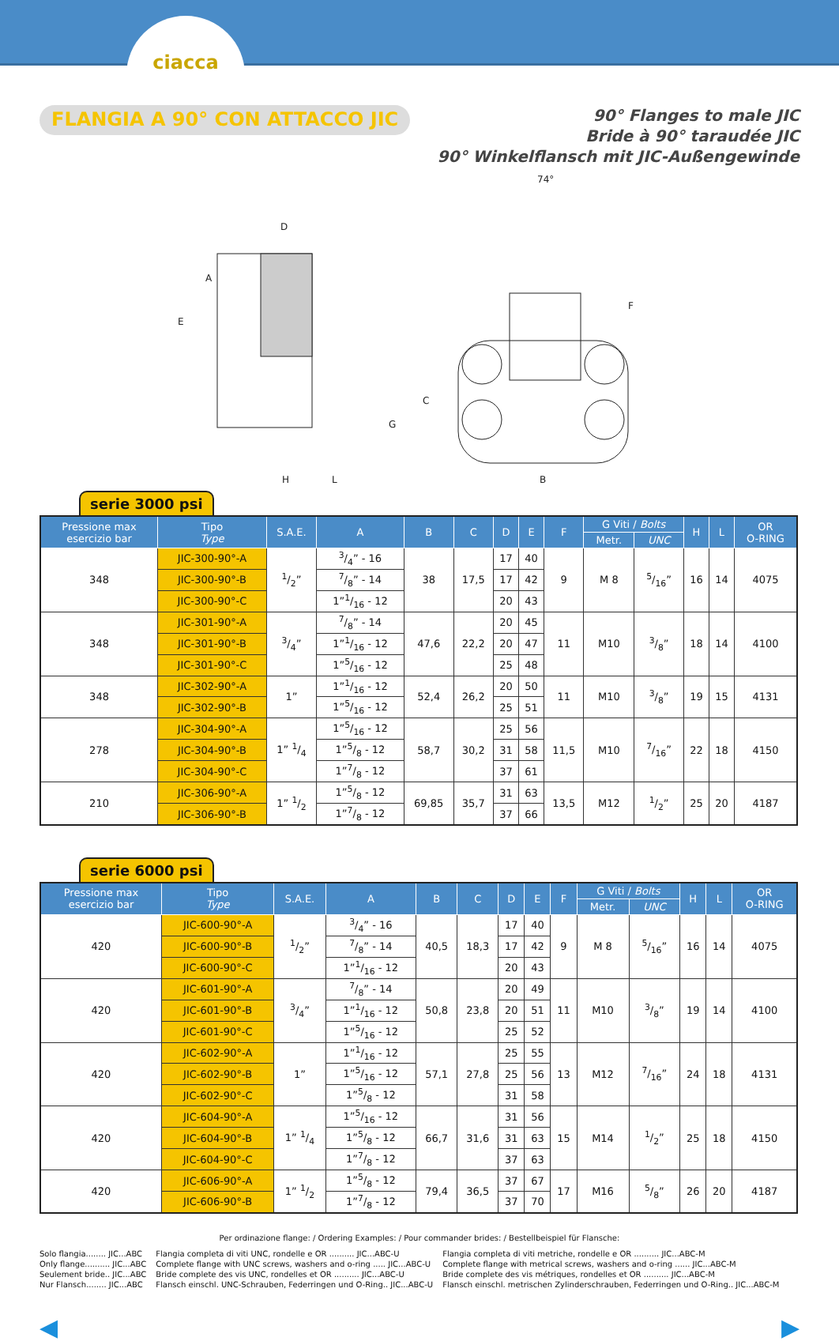ciacca
FLANGIA A 90° CON ATTACCO JIC
90° Flanges to male JIC
Bride à 90° taraudée JIC
90° Winkelflansch mit JIC-Außengewinde
D
74°
A
E
C
F
G
H
L
B
serie 3000 psi
| Pressione max esercizio bar | Tipo Type | S.A.E. | A | B | C | D | E | F | G Viti / Bolts | | H | L | OR O-RING |
| --- | --- | --- | --- | --- | --- | --- | --- | --- | --- | --- | --- | --- | --- |
| | | | | | | | | | Metr. | UNC | | | |
| 348 | JIC-300-90°-A | 1/2” | 3/4” - 16 | 38 | 17,5 | 17 | 40 | 9 | M 8 | 5/16” | 16 | 14 | 4075 |
| | JIC-300-90°-B | | 7/8” - 14 | | | 17 | 42 | | | | | | |
| | JIC-300-90°-C | | 1”1/16 - 12 | | | 20 | 43 | | | | | | |
| 348 | JIC-301-90°-A | 3/4” | 7/8” - 14 | 47,6 | 22,2 | 20 | 45 | 11 | M10 | 3/8” | 18 | 14 | 4100 |
| | JIC-301-90°-B | | 1”1/16 - 12 | | | 20 | 47 | | | | | | |
| | JIC-301-90°-C | | 1”5/16 - 12 | | | 25 | 48 | | | | | | |
| 348 | JIC-302-90°-A | 1” | 1”1/16 - 12 | 52,4 | 26,2 | 20 | 50 | 11 | M10 | 3/8” | 19 | 15 | 4131 |
| | JIC-302-90°-B | | 1”5/16 - 12 | | | 25 | 51 | | | | | | |
| 278 | JIC-304-90°-A | 1” 1/4 | 1”5/16 - 12 | 58,7 | 30,2 | 25 | 56 | 11,5 | M10 | 7/16” | 22 | 18 | 4150 |
| | JIC-304-90°-B | | 1”5/8 - 12 | | | 31 | 58 | | | | | | |
| | JIC-304-90°-C | | 1”7/8 - 12 | | | 37 | 61 | | | | | | |
| 210 | JIC-306-90°-A | 1” 1/2 | 1”5/8 - 12 | 69,85 | 35,7 | 31 | 63 | 13,5 | M12 | 1/2” | 25 | 20 | 4187 |
| | JIC-306-90°-B | | 1”7/8 - 12 | | | 37 | 66 | | | | | | |
serie 6000 psi
| Pressione max esercizio bar | Tipo Type | S.A.E. | A | B | C | D | E | F | G Viti / Bolts | | H | L | OR O-RING |
| --- | --- | --- | --- | --- | --- | --- | --- | --- | --- | --- | --- | --- | --- |
| | | | | | | | | | Metr. | UNC | | | |
| 420 | JIC-600-90°-A | 1/2” | 3/4” - 16 | 40,5 | 18,3 | 17 | 40 | 9 | M 8 | 5/16” | 16 | 14 | 4075 |
| | JIC-600-90°-B | | 7/8” - 14 | | | 17 | 42 | | | | | | |
| | JIC-600-90°-C | | 1”1/16 - 12 | | | 20 | 43 | | | | | | |
| 420 | JIC-601-90°-A | 3/4” | 7/8” - 14 | 50,8 | 23,8 | 20 | 49 | 11 | M10 | 3/8” | 19 | 14 | 4100 |
| | JIC-601-90°-B | | 1”1/16 - 12 | | | 20 | 51 | | | | | | |
| | JIC-601-90°-C | | 1”5/16 - 12 | | | 25 | 52 | | | | | | |
| 420 | JIC-602-90°-A | 1” | 1”1/16 - 12 | 57,1 | 27,8 | 25 | 55 | 13 | M12 | 7/16” | 24 | 18 | 4131 |
| | JIC-602-90°-B | | 1”5/16 - 12 | | | 25 | 56 | | | | | | |
| | JIC-602-90°-C | | 1”5/8 - 12 | | | 31 | 58 | | | | | | |
| 420 | JIC-604-90°-A | 1” 1/4 | 1”5/16 - 12 | 66,7 | 31,6 | 31 | 56 | 15 | M14 | 1/2” | 25 | 18 | 4150 |
| | JIC-604-90°-B | | 1”5/8 - 12 | | | 31 | 63 | | | | | | |
| | JIC-604-90°-C | | 1”7/8 - 12 | | | 37 | 63 | | | | | | |
| 420 | JIC-606-90°-A | 1” 1/2 | 1”5/8 - 12 | 79,4 | 36,5 | 37 | 67 | 17 | M16 | 5/8” | 26 | 20 | 4187 |
| | JIC-606-90°-B | | 1”7/8 - 12 | | | 37 | 70 | | | | | | |
Per ordinazione flange: / Ordering Examples: / Pour commander brides: / Bestellbeispiel für Flansche:
Solo flangia........ JIC...ABC
Only flange.......... JIC...ABC
Seulement bride.. JIC...ABC
Nur Flansch........ JIC...ABC
Flangia completa di viti UNC, rondelle e OR .......... JIC...ABC-U
Complete flange with UNC screws, washers and o-ring ..... JIC...ABC-U
Bride complete des vis UNC, rondelles et OR .......... JIC...ABC-U
Flansch einschl. UNC-Schrauben, Federringen und O-Ring.. JIC...ABC-U
Flangia completa di viti metriche, rondelle e OR .......... JIC...ABC-M
Complete flange with metrical screws, washers and o-ring ...... JIC...ABC-M
Bride complete des vis métriques, rondelles et OR .......... JIC...ABC-M
Flansch einschl. metrischen Zylinderschrauben, Federringen und O-Ring.. JIC...ABC-M
◀ ▶